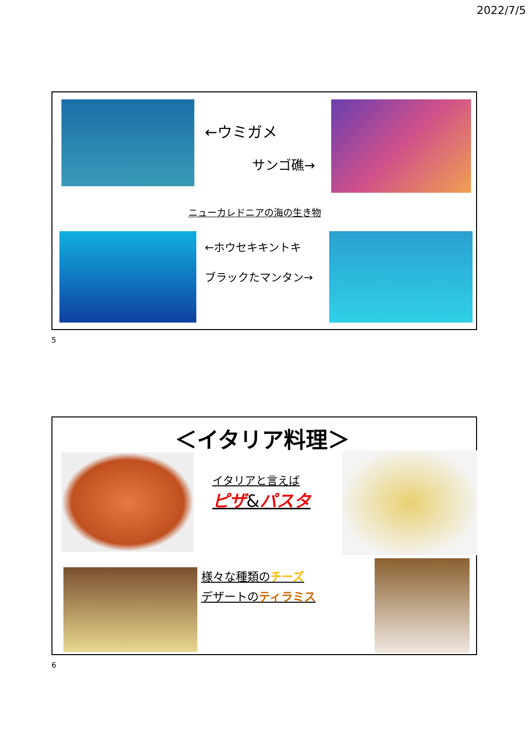2022/7/5
←ウミガメ
サンゴ礁→
ニューカレドニアの海の生き物
←ホウセキキントキ
ブラックたマンタン→
5
＜イタリア料理＞
イタリアと言えば
ピザ&パスタ
様々な種類のチーズ
デザートのティラミス
6